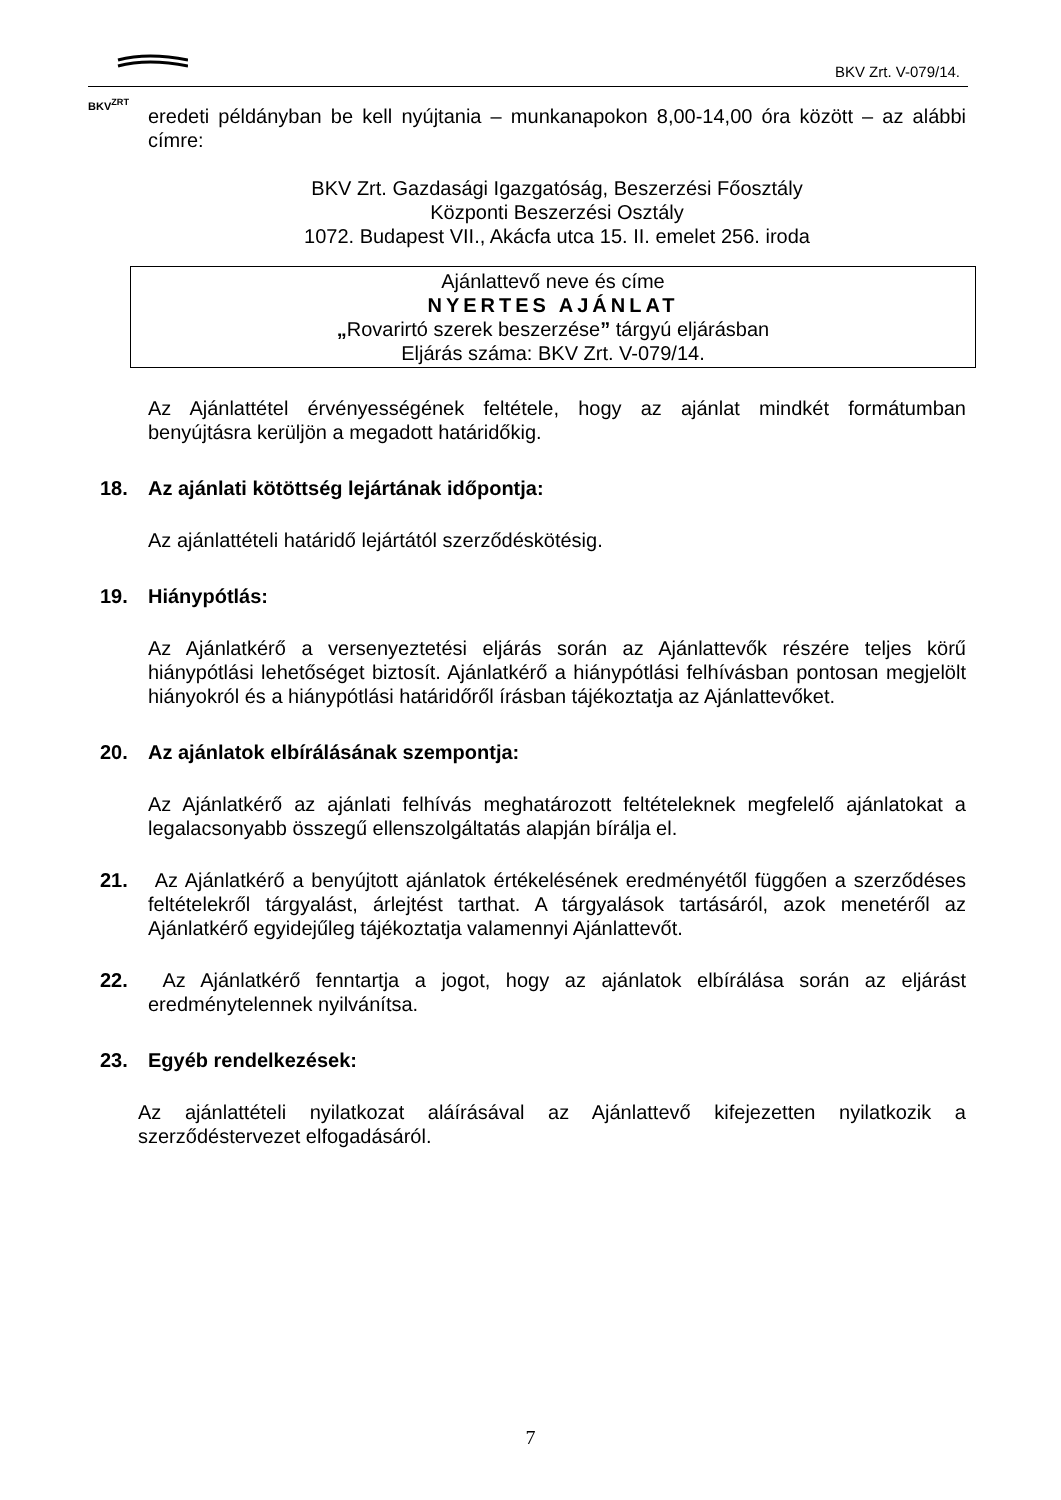BKV<sup>ZRT</sup> BKV Zrt. V-079/14.
eredeti példányban be kell nyújtania – munkanapokon 8,00-14,00 óra között – az alábbi címre:
BKV Zrt. Gazdasági Igazgatóság, Beszerzési Főosztály
Központi Beszerzési Osztály
1072. Budapest VII., Akácfa utca 15. II. emelet 256. iroda
Ajánlattevő neve és címe
NYERTES AJÁNLAT
„Rovarirtó szerek beszerzése” tárgyú eljárásban
Eljárás száma: BKV Zrt. V-079/14.
Az Ajánlattétel érvényességének feltétele, hogy az ajánlat mindkét formátumban benyújtásra kerüljön a megadott határidőkig.
18. Az ajánlati kötöttség lejártának időpontja:
Az ajánlattételi határidő lejártától szerződéskötésig.
19. Hiánypótlás:
Az Ajánlatkérő a versenyeztetési eljárás során az Ajánlattevők részére teljes körű hiánypótlási lehetőséget biztosít. Ajánlatkérő a hiánypótlási felhívásban pontosan megjelölt hiányokról és a hiánypótlási határidőről írásban tájékoztatja az Ajánlattevőket.
20. Az ajánlatok elbírálásának szempontja:
Az Ajánlatkérő az ajánlati felhívás meghatározott feltételeknek megfelelő ajánlatokat a legalacsonyabb összegű ellenszolgáltatás alapján bírálja el.
21. Az Ajánlatkérő a benyújtott ajánlatok értékelésének eredményétől függően a szerződéses feltételekről tárgyalást, árlejtést tarthat. A tárgyalások tartásáról, azok menetéről az Ajánlatkérő egyidejűleg tájékoztatja valamennyi Ajánlattevőt.
22. Az Ajánlatkérő fenntartja a jogot, hogy az ajánlatok elbírálása során az eljárást eredménytelennek nyilvánítsa.
23. Egyéb rendelkezések:
Az ajánlattételi nyilatkozat aláírásával az Ajánlattevő kifejezetten nyilatkozik a szerződéstervezet elfogadásáról.
7